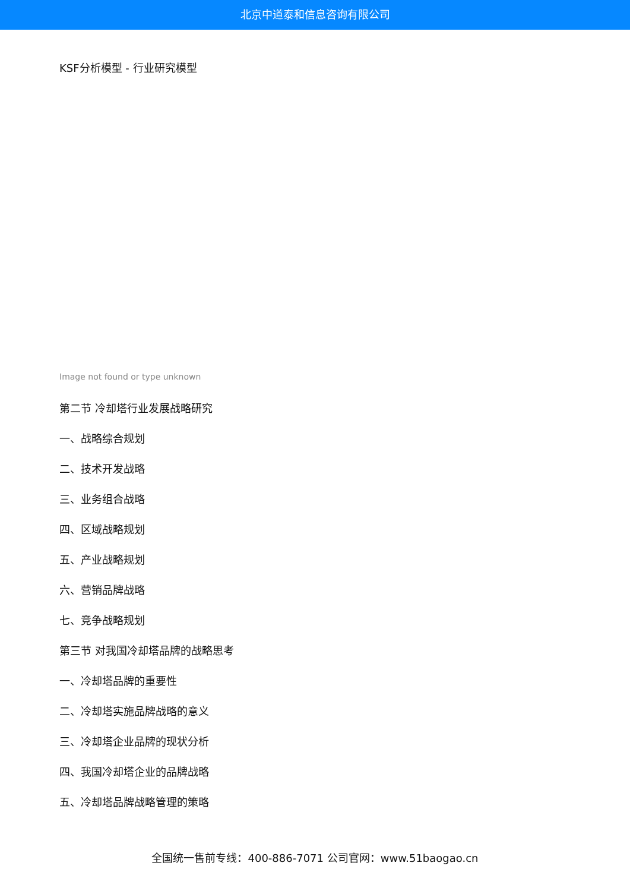北京中道泰和信息咨询有限公司
KSF分析模型 - 行业研究模型
Image not found or type unknown
第二节 冷却塔行业发展战略研究
一、战略综合规划
二、技术开发战略
三、业务组合战略
四、区域战略规划
五、产业战略规划
六、营销品牌战略
七、竞争战略规划
第三节 对我国冷却塔品牌的战略思考
一、冷却塔品牌的重要性
二、冷却塔实施品牌战略的意义
三、冷却塔企业品牌的现状分析
四、我国冷却塔企业的品牌战略
五、冷却塔品牌战略管理的策略
全国统一售前专线：400-886-7071 公司官网：www.51baogao.cn